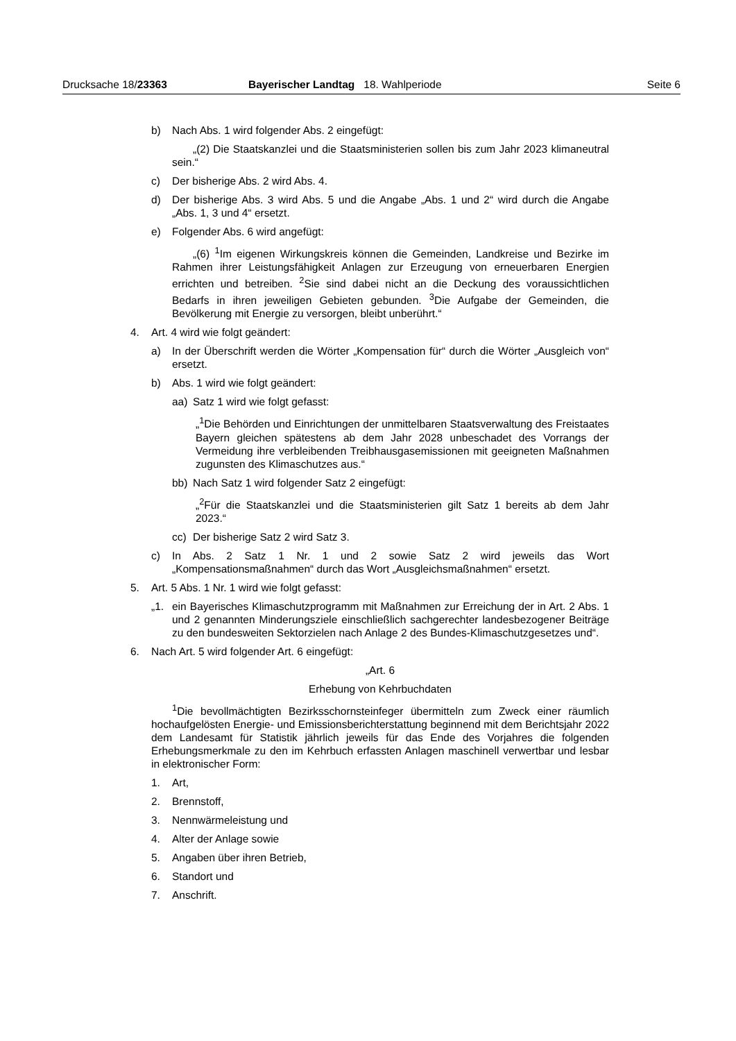Drucksache 18/23363 Bayerischer Landtag 18. Wahlperiode Seite 6
b) Nach Abs. 1 wird folgender Abs. 2 eingefügt:
„(2) Die Staatskanzlei und die Staatsministerien sollen bis zum Jahr 2023 klimaneutral sein.“
c) Der bisherige Abs. 2 wird Abs. 4.
d) Der bisherige Abs. 3 wird Abs. 5 und die Angabe „Abs. 1 und 2“ wird durch die Angabe „Abs. 1, 3 und 4“ ersetzt.
e) Folgender Abs. 6 wird angefügt:
„(6) <sup>1</sup>Im eigenen Wirkungskreis können die Gemeinden, Landkreise und Bezirke im Rahmen ihrer Leistungsfähigkeit Anlagen zur Erzeugung von erneuerbaren Energien errichten und betreiben. <sup>2</sup>Sie sind dabei nicht an die Deckung des voraussichtlichen Bedarfs in ihren jeweiligen Gebieten gebunden. <sup>3</sup>Die Aufgabe der Gemeinden, die Bevölkerung mit Energie zu versorgen, bleibt unberührt.“
4. Art. 4 wird wie folgt geändert:
a) In der Überschrift werden die Wörter „Kompensation für“ durch die Wörter „Ausgleich von“ ersetzt.
b) Abs. 1 wird wie folgt geändert:
aa) Satz 1 wird wie folgt gefasst:
„<sup>1</sup>Die Behörden und Einrichtungen der unmittelbaren Staatsverwaltung des Freistaates Bayern gleichen spätestens ab dem Jahr 2028 unbeschadet des Vorrangs der Vermeidung ihre verbleibenden Treibhausgasemissionen mit geeigneten Maßnahmen zugunsten des Klimaschutzes aus.“
bb) Nach Satz 1 wird folgender Satz 2 eingefügt:
„<sup>2</sup>Für die Staatskanzlei und die Staatsministerien gilt Satz 1 bereits ab dem Jahr 2023.“
cc) Der bisherige Satz 2 wird Satz 3.
c) In Abs. 2 Satz 1 Nr. 1 und 2 sowie Satz 2 wird jeweils das Wort „Kompensationsmaßnahmen“ durch das Wort „Ausgleichsmaßnahmen“ ersetzt.
5. Art. 5 Abs. 1 Nr. 1 wird wie folgt gefasst:
„1. ein Bayerisches Klimaschutzprogramm mit Maßnahmen zur Erreichung der in Art. 2 Abs. 1 und 2 genannten Minderungsziele einschließlich sachgerechter landesbezogener Beiträge zu den bundesweiten Sektorzielen nach Anlage 2 des Bundes-Klimaschutzgesetzes und“.
6. Nach Art. 5 wird folgender Art. 6 eingefügt:
„Art. 6
Erhebung von Kehrbuchdaten
<sup>1</sup> Die bevollmächtigten Bezirksschornsteinfeger übermitteln zum Zweck einer räumlich hochaufgelösten Energie- und Emissionsberichterstattung beginnend mit dem Berichtsjahr 2022 dem Landesamt für Statistik jährlich jeweils für das Ende des Vorjahres die folgenden Erhebungsmerkmale zu den im Kehrbuch erfassten Anlagen maschinell verwertbar und lesbar in elektronischer Form:
1. Art,
2. Brennstoff,
3. Nennwärmeleistung und
4. Alter der Anlage sowie
5. Angaben über ihren Betrieb,
6. Standort und
7. Anschrift.